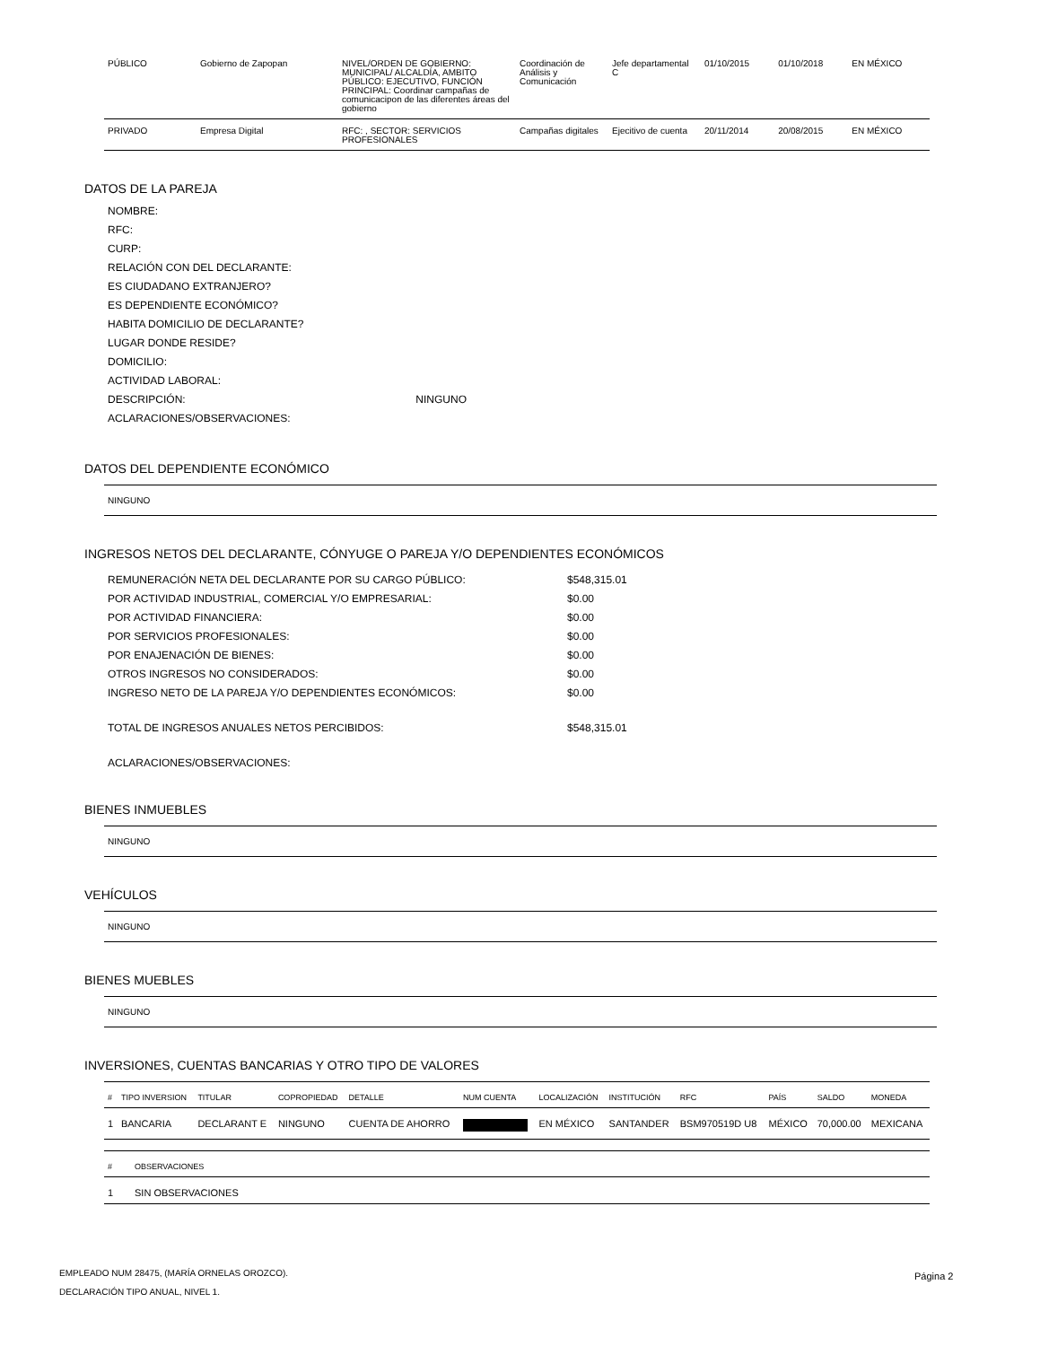| PÚBLICO | Gobierno de Zapopan | NIVEL/ORDEN DE GOBIERNO: MUNICIPAL/ ALCALDÍA, AMBITO PÚBLICO: EJECUTIVO, FUNCIÓN PRINCIPAL: Coordinar campañas de comunicacipon de las diferentes áreas del gobierno | Coordinación de Análisis y Comunicación | Jefe departamental C | 01/10/2015 | 01/10/2018 | EN MÉXICO |
| PRIVADO | Empresa Digital | RFC: , SECTOR: SERVICIOS PROFESIONALES | Campañas digitales | Ejecitivo de cuenta | 20/11/2014 | 20/08/2015 | EN MÉXICO |
DATOS DE LA PAREJA
NOMBRE:
RFC:
CURP:
RELACIÓN CON DEL DECLARANTE:
ES CIUDADANO EXTRANJERO?
ES DEPENDIENTE ECONÓMICO?
HABITA DOMICILIO DE DECLARANTE?
LUGAR DONDE RESIDE?
DOMICILIO:
ACTIVIDAD LABORAL:
DESCRIPCIÓN: NINGUNO
ACLARACIONES/OBSERVACIONES:
DATOS DEL DEPENDIENTE ECONÓMICO
NINGUNO
INGRESOS NETOS DEL DECLARANTE, CÓNYUGE O PAREJA Y/O DEPENDIENTES ECONÓMICOS
| REMUNERACIÓN NETA DEL DECLARANTE POR SU CARGO PÚBLICO: | $548,315.01 |
| POR ACTIVIDAD INDUSTRIAL, COMERCIAL Y/O EMPRESARIAL: | $0.00 |
| POR ACTIVIDAD FINANCIERA: | $0.00 |
| POR SERVICIOS PROFESIONALES: | $0.00 |
| POR ENAJENACIÓN DE BIENES: | $0.00 |
| OTROS INGRESOS NO CONSIDERADOS: | $0.00 |
| INGRESO NETO DE LA PAREJA Y/O DEPENDIENTES ECONÓMICOS: | $0.00 |
| TOTAL DE INGRESOS ANUALES NETOS PERCIBIDOS: | $548,315.01 |
| ACLARACIONES/OBSERVACIONES: | |
BIENES INMUEBLES
NINGUNO
VEHÍCULOS
NINGUNO
BIENES MUEBLES
NINGUNO
INVERSIONES, CUENTAS BANCARIAS Y OTRO TIPO DE VALORES
| # | TIPO INVERSION | TITULAR | COPROPIEDAD | DETALLE | NUM CUENTA | LOCALIZACIÓN | INSTITUCIÓN | RFC | PAÍS | SALDO | MONEDA |
| --- | --- | --- | --- | --- | --- | --- | --- | --- | --- | --- | --- |
| 1 | BANCARIA | DECLARANT E | NINGUNO | CUENTA DE AHORRO | | EN MÉXICO | SANTANDER | BSM970519D U8 | MÉXICO | 70,000.00 | MEXICANA |
| # | OBSERVACIONES |
| --- | --- |
| 1 | SIN OBSERVACIONES |
EMPLEADO NUM 28475, (MARÍA ORNELAS OROZCO).
DECLARACIÓN TIPO ANUAL, NIVEL 1.
Página 2